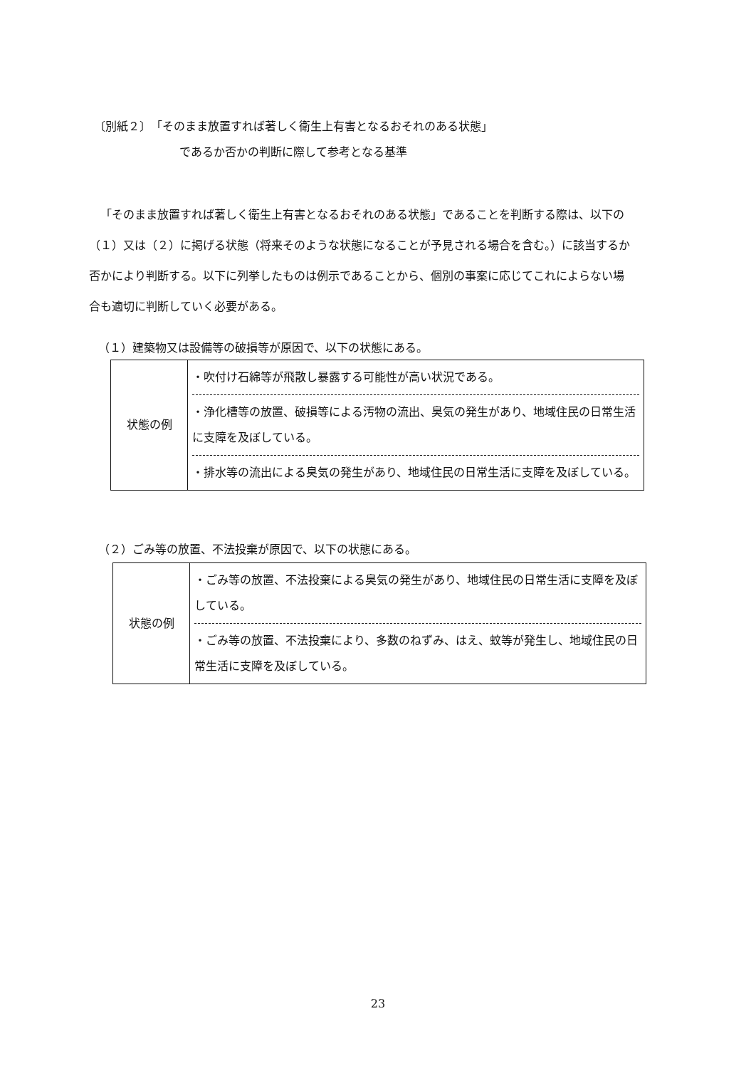〔別紙２〕　「そのまま放置すれば著しく衛生上有害となるおそれのある状態」
であるか否かの判断に際して参考となる基準
「そのまま放置すれば著しく衛生上有害となるおそれのある状態」であることを判断する際は、以下の（１）又は（２）に掲げる状態（将来そのような状態になることが予見される場合を含む。）に該当するか否かにより判断する。以下に列挙したものは例示であることから、個別の事案に応じてこれによらない場合も適切に判断していく必要がある。
（１）建築物又は設備等の破損等が原因で、以下の状態にある。
| 状態の例 | ・吹付け石綿等が飛散し暴露する可能性が高い状況である。 ・浄化槽等の放置、破損等による汚物の流出、臭気の発生があり、地域住民の日常生活に支障を及ぼしている。 ・排水等の流出による臭気の発生があり、地域住民の日常生活に支障を及ぼしている。 |
（２）ごみ等の放置、不法投棄が原因で、以下の状態にある。
| 状態の例 | ・ごみ等の放置、不法投棄による臭気の発生があり、地域住民の日常生活に支障を及ぼしている。 ・ごみ等の放置、不法投棄により、多数のねずみ、はえ、蚊等が発生し、地域住民の日常生活に支障を及ぼしている。 |
23